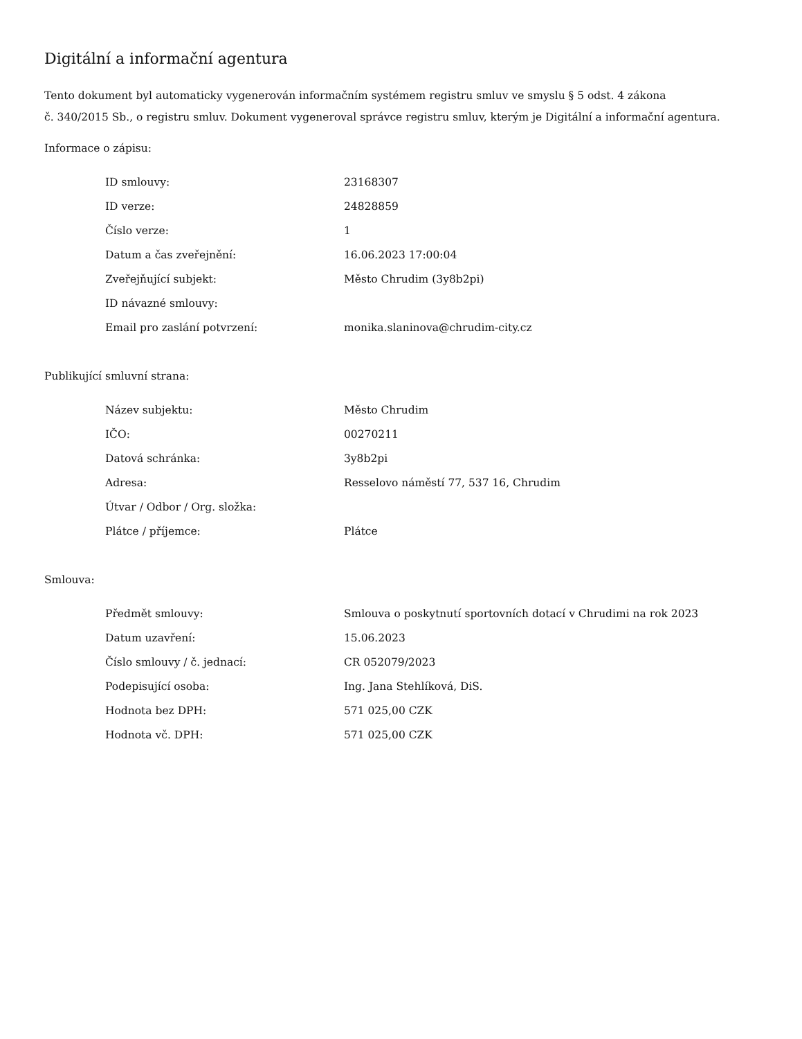Digitální a informační agentura
Tento dokument byl automaticky vygenerován informačním systémem registru smluv ve smyslu § 5 odst. 4 zákona
č. 340/2015 Sb., o registru smluv. Dokument vygeneroval správce registru smluv, kterým je Digitální a informační agentura.
Informace o zápisu:
| ID smlouvy: | 23168307 |
| ID verze: | 24828859 |
| Číslo verze: | 1 |
| Datum a čas zveřejnění: | 16.06.2023 17:00:04 |
| Zveřejňující subjekt: | Město Chrudim (3y8b2pi) |
| ID návazné smlouvy: | |
| Email pro zaslání potvrzení: | monika.slaninova@chrudim-city.cz |
Publikující smluvní strana:
| Název subjektu: | Město Chrudim |
| IČO: | 00270211 |
| Datová schránka: | 3y8b2pi |
| Adresa: | Resselovo náměstí 77, 537 16, Chrudim |
| Útvar / Odbor / Org. složka: | |
| Plátce / příjemce: | Plátce |
Smlouva:
| Předmět smlouvy: | Smlouva o poskytnutí sportovních dotací v Chrudimi na rok 2023 |
| Datum uzavření: | 15.06.2023 |
| Číslo smlouvy / č. jednací: | CR 052079/2023 |
| Podepisující osoba: | Ing. Jana Stehlíková, DiS. |
| Hodnota bez DPH: | 571 025,00 CZK |
| Hodnota vč. DPH: | 571 025,00 CZK |